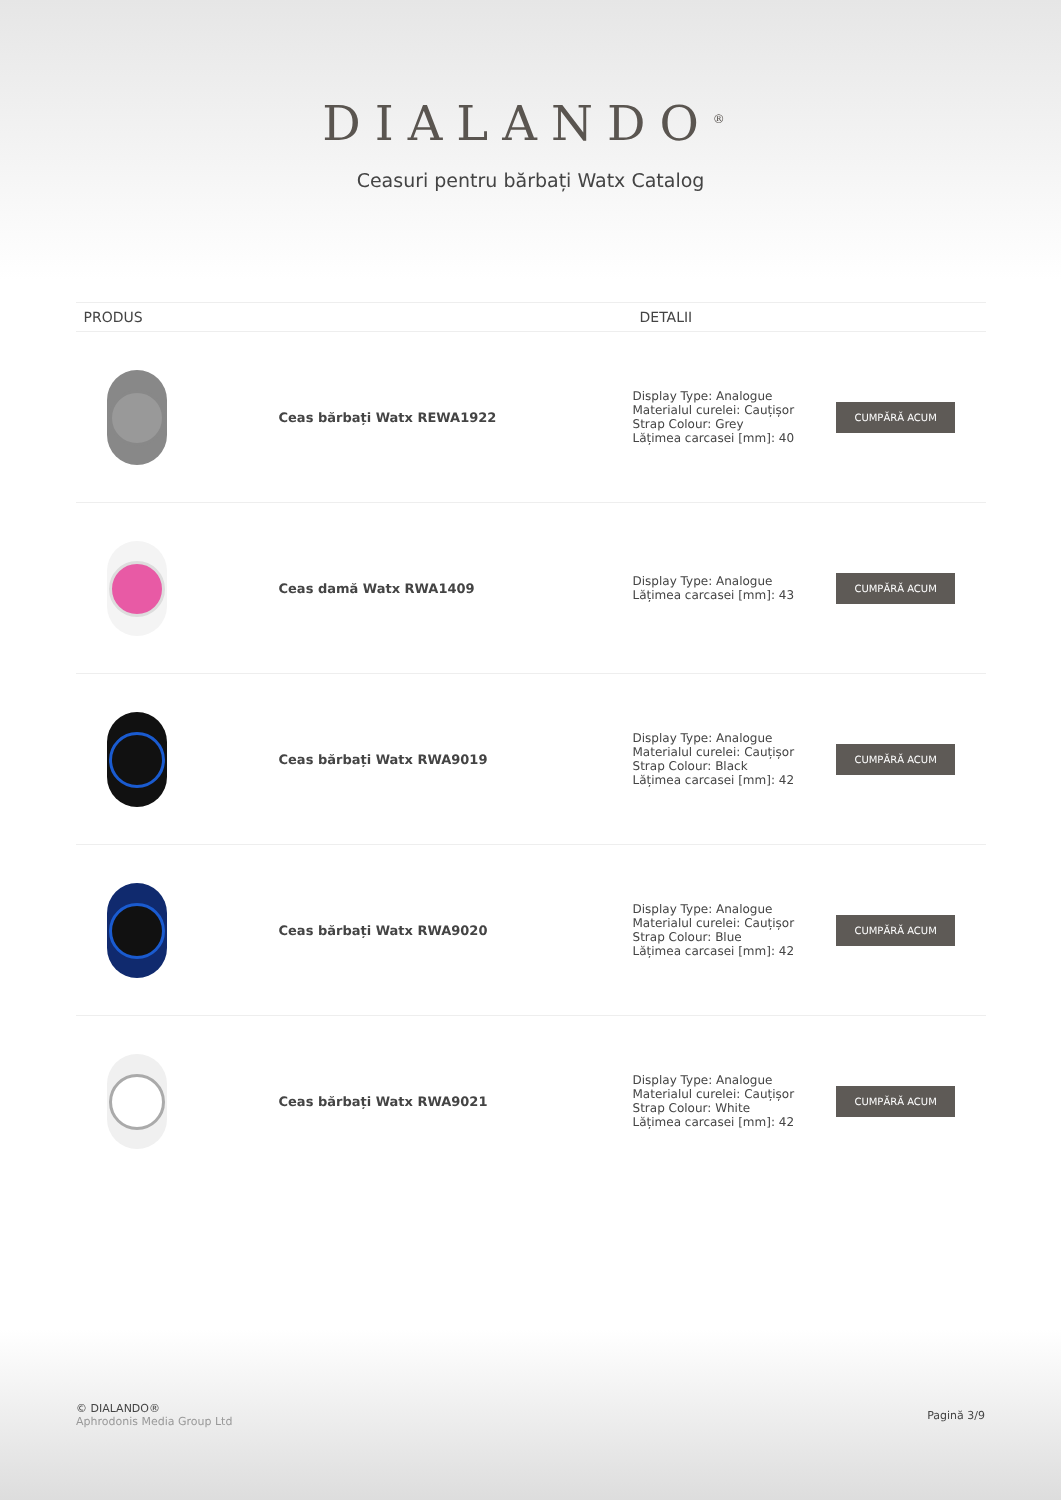DIALANDO<sup>®</sup>
Ceasuri pentru bărbați Watx Catalog
| PRODUS | | DETALII | |
| --- | --- | --- | --- |
| | Ceas bărbați Watx REWA1922 | Display Type: Analogue Materialul curelei: Cauțișor Strap Colour: Grey Lățimea carcasei [mm]: 40 | CUMPĂRĂ ACUM |
| | Ceas damă Watx RWA1409 | Display Type: Analogue Lățimea carcasei [mm]: 43 | CUMPĂRĂ ACUM |
| | Ceas bărbați Watx RWA9019 | Display Type: Analogue Materialul curelei: Cauțișor Strap Colour: Black Lățimea carcasei [mm]: 42 | CUMPĂRĂ ACUM |
| | Ceas bărbați Watx RWA9020 | Display Type: Analogue Materialul curelei: Cauțișor Strap Colour: Blue Lățimea carcasei [mm]: 42 | CUMPĂRĂ ACUM |
| | Ceas bărbați Watx RWA9021 | Display Type: Analogue Materialul curelei: Cauțișor Strap Colour: White Lățimea carcasei [mm]: 42 | CUMPĂRĂ ACUM |
© DIALANDO®
Aphrodonis Media Group Ltd
Pagină 3/9